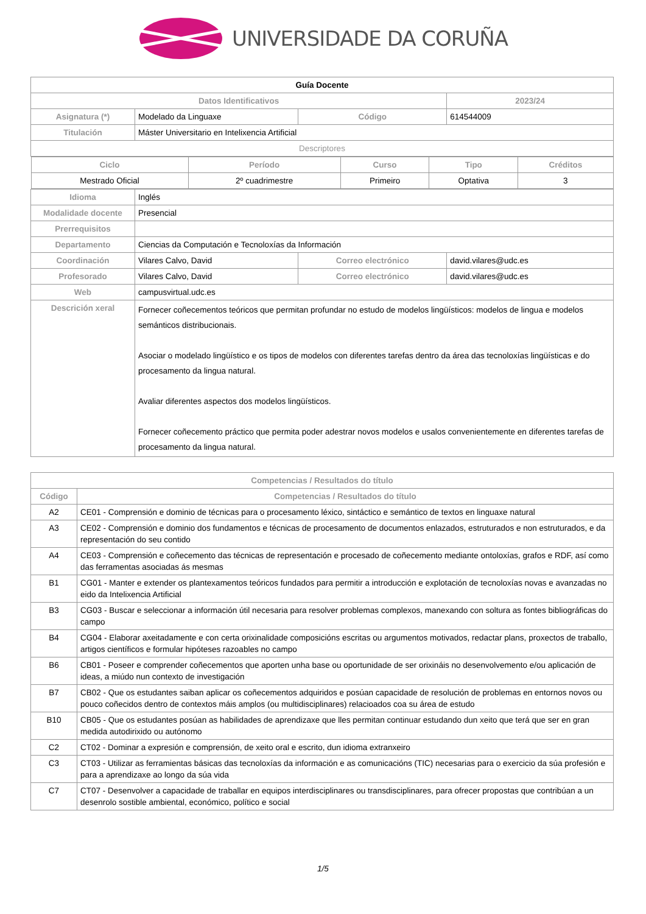UNIVERSIDADE DA CORUÑA
| Guía Docente | | | | |
| Datos Identificativos | | | | 2023/24 |
| Asignatura (*) | Modelado da Linguaxe | Código | | 614544009 |
| Titulación | Máster Universitario en Intelixencia Artificial | | | |
| Descriptores | | | | |
| / Ciclo / Período / Curso / Tipo / Créditos / / --- / --- / --- / --- / --- / / Mestrado Oficial / 2º cuadrimestre / Primeiro / Optativa / 3 / | | | | |
| Idioma | Inglés | | | |
| Modalidade docente | Presencial | | | |
| Prerrequisitos | | | | |
| Departamento | Ciencias da Computación e Tecnoloxías da Información | | | |
| Coordinación | Vilares Calvo, David | Correo electrónico | david.vilares@udc.es | |
| Profesorado | Vilares Calvo, David | Correo electrónico | david.vilares@udc.es | |
| Web | campusvirtual.udc.es | | | |
| Descrición xeral | Fornecer coñecementos teóricos que permitan profundar no estudo de modelos lingüísticos: modelos de lingua e modelos semánticos distribucionais. Asociar o modelado lingüístico e os tipos de modelos con diferentes tarefas dentro da área das tecnoloxías lingüísticas e do procesamento da lingua natural. Avaliar diferentes aspectos dos modelos lingüísticos. Fornecer coñecemento práctico que permita poder adestrar novos modelos e usalos convenientemente en diferentes tarefas de procesamento da lingua natural. | | | |
| Competencias / Resultados do título | |
| --- | --- |
| Código | Competencias / Resultados do título |
| A2 | CE01 - Comprensión e dominio de técnicas para o procesamento léxico, sintáctico e semántico de textos en linguaxe natural |
| A3 | CE02 - Comprensión e dominio dos fundamentos e técnicas de procesamento de documentos enlazados, estruturados e non estruturados, e da representación do seu contido |
| A4 | CE03 - Comprensión e coñecemento das técnicas de representación e procesado de coñecemento mediante ontoloxías, grafos e RDF, así como das ferramentas asociadas ás mesmas |
| B1 | CG01 - Manter e extender os plantexamentos teóricos fundados para permitir a introducción e explotación de tecnoloxías novas e avanzadas no eido da Intelixencia Artificial |
| B3 | CG03 - Buscar e seleccionar a información útil necesaria para resolver problemas complexos, manexando con soltura as fontes bibliográficas do campo |
| B4 | CG04 - Elaborar axeitadamente e con certa orixinalidade composicións escritas ou argumentos motivados, redactar plans, proxectos de traballo, artigos científicos e formular hipóteses razoables no campo |
| B6 | CB01 - Poseer e comprender coñecementos que aporten unha base ou oportunidade de ser orixináis no desenvolvemento e/ou aplicación de ideas, a miúdo nun contexto de investigación |
| B7 | CB02 - Que os estudantes saiban aplicar os coñecementos adquiridos e posúan capacidade de resolución de problemas en entornos novos ou pouco coñecidos dentro de contextos máis amplos (ou multidisciplinares) relacioados coa su área de estudo |
| B10 | CB05 - Que os estudantes posúan as habilidades de aprendizaxe que lles permitan continuar estudando dun xeito que terá que ser en gran medida autodirixido ou autónomo |
| C2 | CT02 - Dominar a expresión e comprensión, de xeito oral e escrito, dun idioma extranxeiro |
| C3 | CT03 - Utilizar as ferramientas básicas das tecnoloxías da información e as comunicacións (TIC) necesarias para o exercicio da súa profesión e para a aprendizaxe ao longo da súa vida |
| C7 | CT07 - Desenvolver a capacidade de traballar en equipos interdisciplinares ou transdisciplinares, para ofrecer propostas que contribúan a un desenrolo sostible ambiental, económico, político e social |
1/5